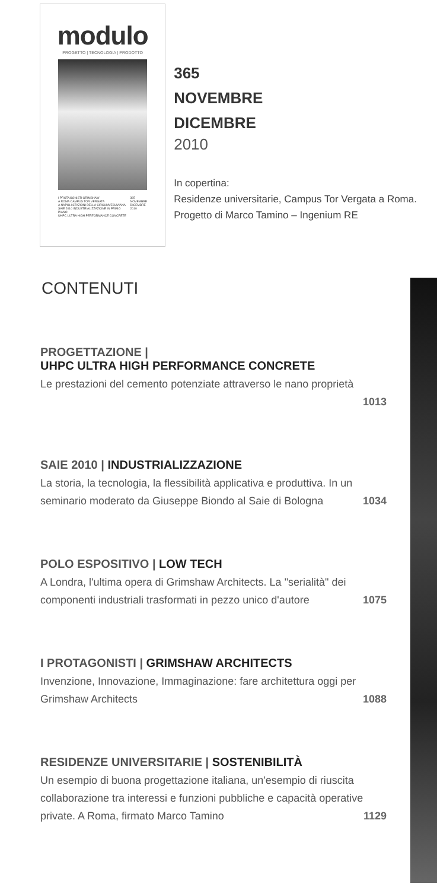modulo
PROGETTO | TECNOLOGIA | PRODOTTO
I PROTAGONISTI GRIMSHAW
A ROMA CAMPUS TOR VERGATA
A NAPOLI STAZIONI DELLA CIRCUMVESUVIANA
SAIE 2010 INDUSTRIALIZZAZIONE IN PRIMO PIANO
UHPC ULTRA HIGH PERFORMANCE CONCRETE
365
NOVEMBRE
DICEMBRE
2010
365
NOVEMBRE
DICEMBRE
2010
In copertina:
Residenze universitarie, Campus Tor Vergata a Roma. Progetto di Marco Tamino – Ingenium RE
CONTENUTI
PROGETTAZIONE |
UHPC ULTRA HIGH PERFORMANCE CONCRETE
Le prestazioni del cemento potenziate attraverso le nano proprietà
1013
SAIE 2010 | INDUSTRIALIZZAZIONE
La storia, la tecnologia, la flessibilità applicativa e produttiva. In un seminario moderato da Giuseppe Biondo al Saie di Bologna 1034
POLO ESPOSITIVO | LOW TECH
A Londra, l'ultima opera di Grimshaw Architects. La "serialità" dei componenti industriali trasformati in pezzo unico d'autore 1075
I PROTAGONISTI | GRIMSHAW ARCHITECTS
Invenzione, Innovazione, Immaginazione: fare architettura oggi per Grimshaw Architects 1088
RESIDENZE UNIVERSITARIE | SOSTENIBILITÀ
Un esempio di buona progettazione italiana, un'esempio di riuscita collaborazione tra interessi e funzioni pubbliche e capacità operative private. A Roma, firmato Marco Tamino 1129